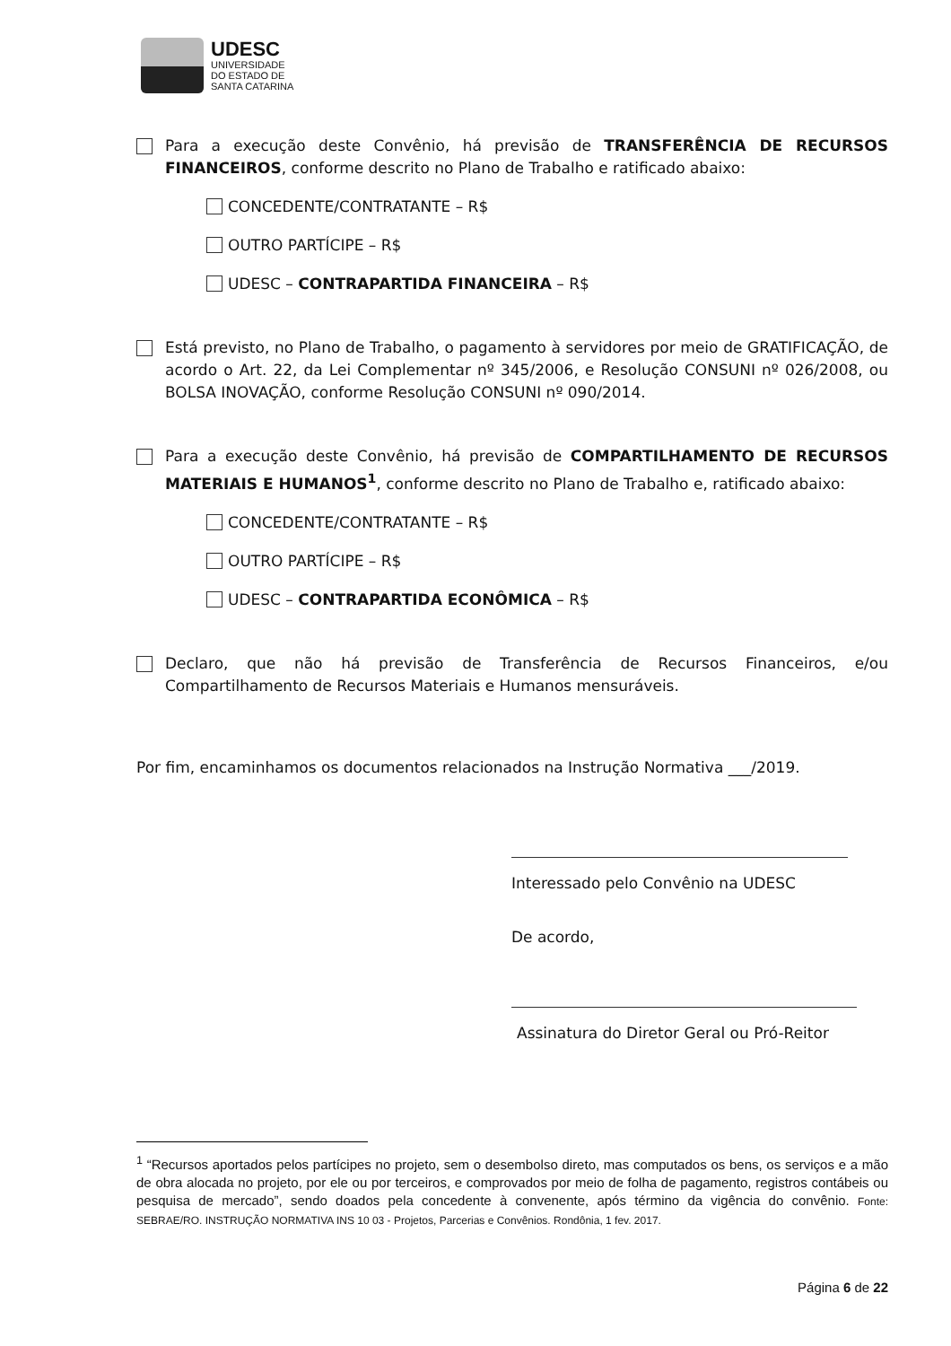UDESC
UNIVERSIDADE
DO ESTADO DE
SANTA CATARINA
Para a execução deste Convênio, há previsão de TRANSFERÊNCIA DE RECURSOS FINANCEIROS, conforme descrito no Plano de Trabalho e ratificado abaixo:
CONCEDENTE/CONTRATANTE – R$
OUTRO PARTÍCIPE – R$
UDESC – CONTRAPARTIDA FINANCEIRA – R$
Está previsto, no Plano de Trabalho, o pagamento à servidores por meio de GRATIFICAÇÃO, de acordo o Art. 22, da Lei Complementar nº 345/2006, e Resolução CONSUNI nº 026/2008, ou BOLSA INOVAÇÃO, conforme Resolução CONSUNI nº 090/2014.
Para a execução deste Convênio, há previsão de COMPARTILHAMENTO DE RECURSOS MATERIAIS E HUMANOS<sup>1</sup>, conforme descrito no Plano de Trabalho e, ratificado abaixo:
CONCEDENTE/CONTRATANTE – R$
OUTRO PARTÍCIPE – R$
UDESC – CONTRAPARTIDA ECONÔMICA – R$
Declaro, que não há previsão de Transferência de Recursos Financeiros, e/ou Compartilhamento de Recursos Materiais e Humanos mensuráveis.
Por fim, encaminhamos os documentos relacionados na Instrução Normativa ___/2019.
Interessado pelo Convênio na UDESC
De acordo,
Assinatura do Diretor Geral ou Pró-Reitor
<sup>1</sup> “Recursos aportados pelos partícipes no projeto, sem o desembolso direto, mas computados os bens, os serviços e a mão de obra alocada no projeto, por ele ou por terceiros, e comprovados por meio de folha de pagamento, registros contábeis ou pesquisa de mercado”, sendo doados pela concedente à convenente, após término da vigência do convênio. Fonte: SEBRAE/RO. INSTRUÇÃO NORMATIVA INS 10 03 - Projetos, Parcerias e Convênios. Rondônia, 1 fev. 2017.
Página 6 de 22